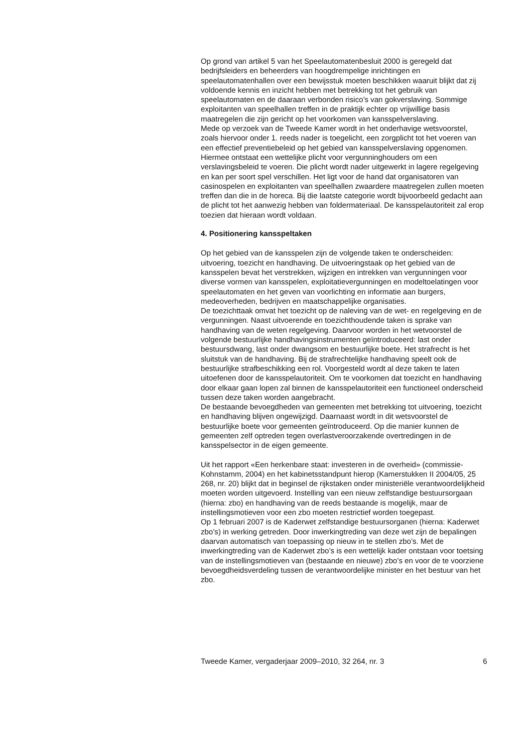Op grond van artikel 5 van het Speelautomatenbesluit 2000 is geregeld dat bedrijfsleiders en beheerders van hoogdrempelige inrichtingen en speelautomatenhallen over een bewijsstuk moeten beschikken waaruit blijkt dat zij voldoende kennis en inzicht hebben met betrekking tot het gebruik van speelautomaten en de daaraan verbonden risico’s van gokverslaving. Sommige exploitanten van speelhallen treffen in de praktijk echter op vrijwillige basis maatregelen die zijn gericht op het voorkomen van kansspelverslaving.
Mede op verzoek van de Tweede Kamer wordt in het onderhavige wetsvoorstel, zoals hiervoor onder 1. reeds nader is toegelicht, een zorgplicht tot het voeren van een effectief preventiebeleid op het gebied van kansspelverslaving opgenomen. Hiermee ontstaat een wettelijke plicht voor vergunninghouders om een verslavingsbeleid te voeren. Die plicht wordt nader uitgewerkt in lagere regelgeving en kan per soort spel verschillen. Het ligt voor de hand dat organisatoren van casinospelen en exploitanten van speelhallen zwaardere maatregelen zullen moeten treffen dan die in de horeca. Bij die laatste categorie wordt bijvoorbeeld gedacht aan de plicht tot het aanwezig hebben van foldermateriaal. De kansspelautoriteit zal erop toezien dat hieraan wordt voldaan.
4. Positionering kansspeltaken
Op het gebied van de kansspelen zijn de volgende taken te onderscheiden: uitvoering, toezicht en handhaving. De uitvoeringstaak op het gebied van de kansspelen bevat het verstrekken, wijzigen en intrekken van vergunningen voor diverse vormen van kansspelen, exploitatievergunningen en modeltoelatingen voor speelautomaten en het geven van voorlichting en informatie aan burgers, medeoverheden, bedrijven en maatschappelijke organisaties.
De toezichttaak omvat het toezicht op de naleving van de wet- en regelgeving en de vergunningen. Naast uitvoerende en toezichthoudende taken is sprake van handhaving van de weten regelgeving. Daarvoor worden in het wetvoorstel de volgende bestuurlijke handhavingsinstrumenten geïntroduceerd: last onder bestuursdwang, last onder dwangsom en bestuurlijke boete. Het strafrecht is het sluitstuk van de handhaving. Bij de strafrechtelijke handhaving speelt ook de bestuurlijke strafbeschikking een rol. Voorgesteld wordt al deze taken te laten uitoefenen door de kansspelautoriteit. Om te voorkomen dat toezicht en handhaving door elkaar gaan lopen zal binnen de kansspelautoriteit een functioneel onderscheid tussen deze taken worden aangebracht.
De bestaande bevoegdheden van gemeenten met betrekking tot uitvoering, toezicht en handhaving blijven ongewijzigd. Daarnaast wordt in dit wetsvoorstel de bestuurlijke boete voor gemeenten geïntroduceerd. Op die manier kunnen de gemeenten zelf optreden tegen overlastveroorzakende overtredingen in de kansspelsector in de eigen gemeente.
Uit het rapport «Een herkenbare staat: investeren in de overheid» (commissie-Kohnstamm, 2004) en het kabinetsstandpunt hierop (Kamerstukken II 2004/05, 25 268, nr. 20) blijkt dat in beginsel de rijkstaken onder ministeriële verantwoordelijkheid moeten worden uitgevoerd. Instelling van een nieuw zelfstandige bestuursorgaan (hierna: zbo) en handhaving van de reeds bestaande is mogelijk, maar de instellingsmotieven voor een zbo moeten restrictief worden toegepast.
Op 1 februari 2007 is de Kaderwet zelfstandige bestuursorganen (hierna: Kaderwet zbo’s) in werking getreden. Door inwerkingtreding van deze wet zijn de bepalingen daarvan automatisch van toepassing op nieuw in te stellen zbo’s. Met de inwerkingtreding van de Kaderwet zbo’s is een wettelijk kader ontstaan voor toetsing van de instellingsmotieven van (bestaande en nieuwe) zbo’s en voor de te voorziene bevoegdheidsverdeling tussen de verantwoordelijke minister en het bestuur van het zbo.
Tweede Kamer, vergaderjaar 2009–2010, 32 264, nr. 3 6